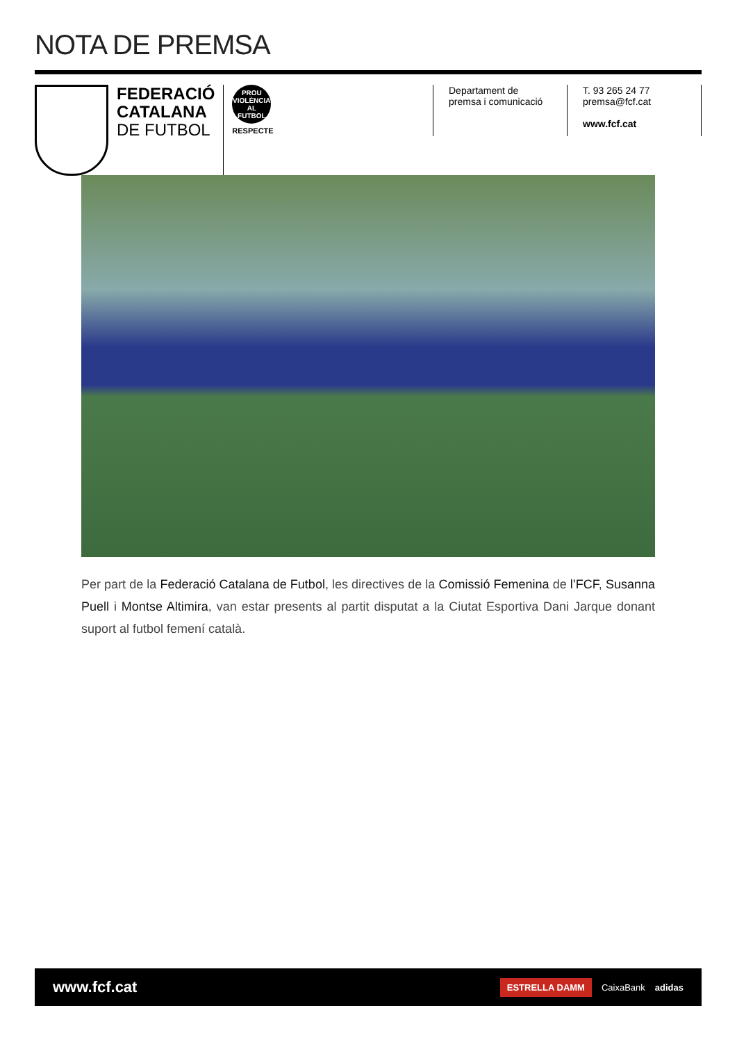NOTA DE PREMSA
FEDERACIÓ
CATALANA
DE FUTBOL
PROU VIOLÈNCIA AL FUTBOL
RESPECTE
Departament de
premsa i comunicació
T. 93 265 24 77
premsa@fcf.cat
www.fcf.cat
Per part de la Federació Catalana de Futbol, les directives de la Comissió Femenina de l’FCF, Susanna Puell i Montse Altimira, van estar presents al partit disputat a la Ciutat Esportiva Dani Jarque donant suport al futbol femení català.
www.fcf.cat
ESTRELLA DAMM CaixaBank adidas